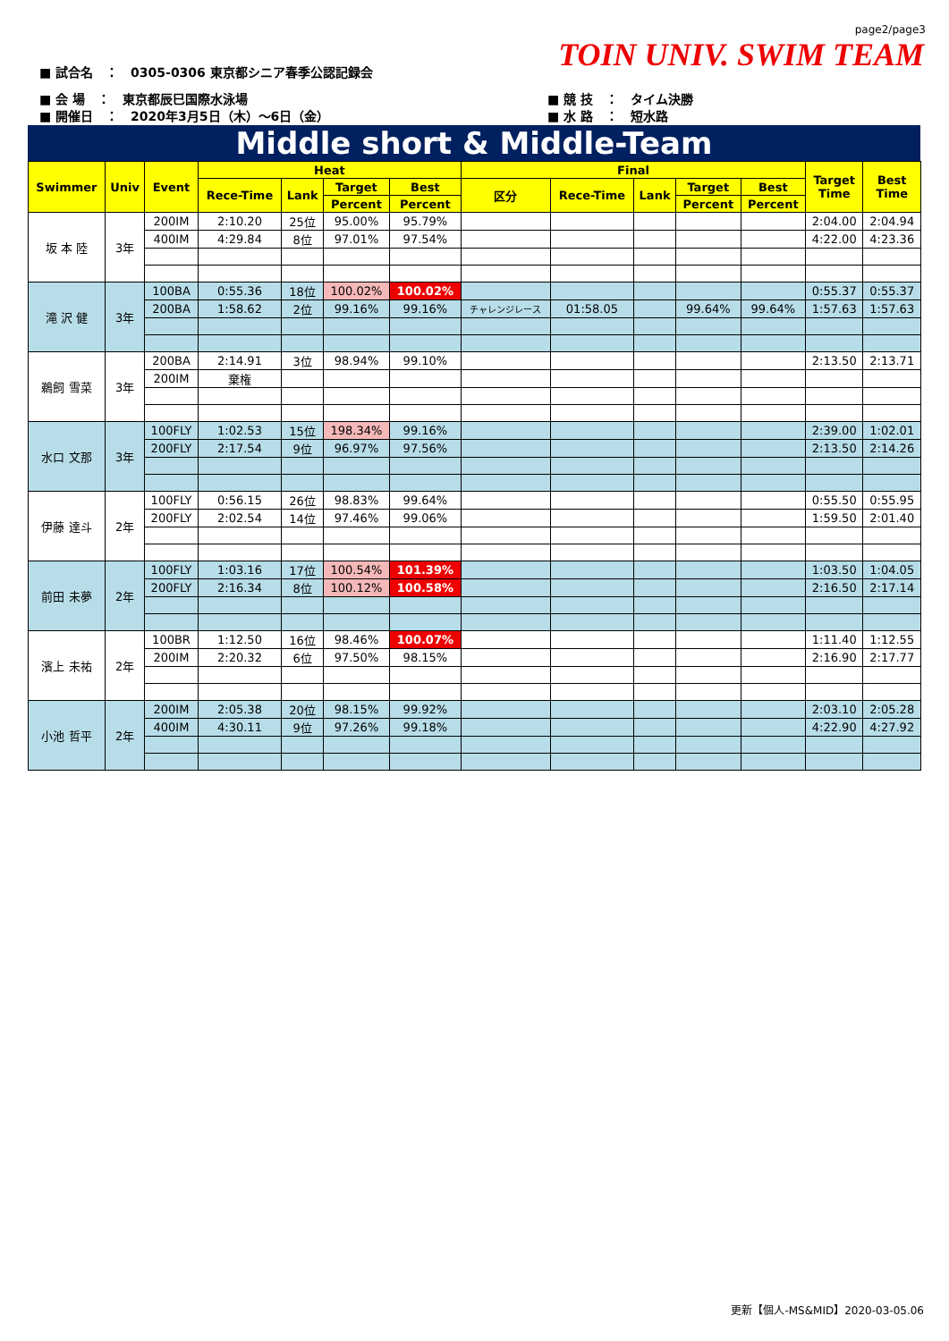page2/page3
TOIN UNIV. SWIM TEAM
■ 試合名　：　0305-0306 東京都シニア春季公認記録会
■ 会 場　：　東京都辰巳国際水泳場
■ 開催日　：　2020年3月5日（木）～6日（金）
■ 競 技　：　タイム決勝
■ 水 路　：　短水路
Middle short & Middle-Team
| Swimmer | Univ | Event | Heat | | | | Final | | | | | Target Time | Best Time |
| --- | --- | --- | --- | --- | --- | --- | --- | --- | --- | --- | --- | --- | --- |
| | | | Rece-Time | Lank | Target | Best | 区分 | Rece-Time | Lank | Target | Best | | |
| | | | | | Percent | Percent | | | | Percent | Percent | | |
| 坂 本 陸 | 3年 | 200IM | 2:10.20 | 25位 | 95.00% | 95.79% | | | | | | 2:04.00 | 2:04.94 |
| | | 400IM | 4:29.84 | 8位 | 97.01% | 97.54% | | | | | | 4:22.00 | 4:23.36 |
| 滝 沢 健 | 3年 | 100BA | 0:55.36 | 18位 | 100.02% | 100.02% | | | | | | 0:55.37 | 0:55.37 |
| | | 200BA | 1:58.62 | 2位 | 99.16% | 99.16% | チャレンジレース | 01:58.05 | | 99.64% | 99.64% | 1:57.63 | 1:57.63 |
| 鵜飼 雪菜 | 3年 | 200BA | 2:14.91 | 3位 | 98.94% | 99.10% | | | | | | 2:13.50 | 2:13.71 |
| | | 200IM | 棄権 | | | | | | | | | | |
| 水口 文那 | 3年 | 100FLY | 1:02.53 | 15位 | 198.34% | 99.16% | | | | | | 2:39.00 | 1:02.01 |
| | | 200FLY | 2:17.54 | 9位 | 96.97% | 97.56% | | | | | | 2:13.50 | 2:14.26 |
| 伊藤 達斗 | 2年 | 100FLY | 0:56.15 | 26位 | 98.83% | 99.64% | | | | | | 0:55.50 | 0:55.95 |
| | | 200FLY | 2:02.54 | 14位 | 97.46% | 99.06% | | | | | | 1:59.50 | 2:01.40 |
| 前田 未夢 | 2年 | 100FLY | 1:03.16 | 17位 | 100.54% | 101.39% | | | | | | 1:03.50 | 1:04.05 |
| | | 200FLY | 2:16.34 | 8位 | 100.12% | 100.58% | | | | | | 2:16.50 | 2:17.14 |
| 濱上 未祐 | 2年 | 100BR | 1:12.50 | 16位 | 98.46% | 100.07% | | | | | | 1:11.40 | 1:12.55 |
| | | 200IM | 2:20.32 | 6位 | 97.50% | 98.15% | | | | | | 2:16.90 | 2:17.77 |
| 小池 哲平 | 2年 | 200IM | 2:05.38 | 20位 | 98.15% | 99.92% | | | | | | 2:03.10 | 2:05.28 |
| | | 400IM | 4:30.11 | 9位 | 97.26% | 99.18% | | | | | | 4:22.90 | 4:27.92 |
更新【個人-MS&MID】2020-03-05.06